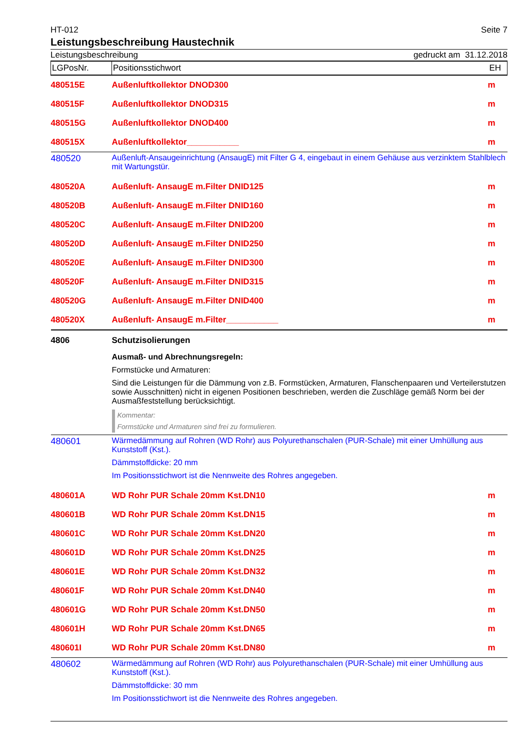HT-012 Seite 7
Leistungsbeschreibung Haustechnik
Leistungsbeschreibung gedruckt am 31.12.2018
| LGPosNr. | Positionsstichwort | EH |
| --- | --- | --- |
| 480515E | Außenluftkollektor DNOD300 | m |
| 480515F | Außenluftkollektor DNOD315 | m |
| 480515G | Außenluftkollektor DNOD400 | m |
| 480515X | Außenluftkollektor___________ | m |
| 480520 | Außenluft-Ansaugeinrichtung (AnsaugE) mit Filter G 4, eingebaut in einem Gehäuse aus verzinktem Stahlblech mit Wartungstür. | |
| 480520A | Außenluft- AnsaugE m.Filter DNID125 | m |
| 480520B | Außenluft- AnsaugE m.Filter DNID160 | m |
| 480520C | Außenluft- AnsaugE m.Filter DNID200 | m |
| 480520D | Außenluft- AnsaugE m.Filter DNID250 | m |
| 480520E | Außenluft- AnsaugE m.Filter DNID300 | m |
| 480520F | Außenluft- AnsaugE m.Filter DNID315 | m |
| 480520G | Außenluft- AnsaugE m.Filter DNID400 | m |
| 480520X | Außenluft- AnsaugE m.Filter___________ | m |
| 4806 | Schutzisolierungen Ausmaß- und Abrechnungsregeln: Formstücke und Armaturen: Sind die Leistungen für die Dämmung von z.B. Formstücken, Armaturen, Flanschenpaaren und Verteilerstutzen sowie Ausschnitten) nicht in eigenen Positionen beschrieben, werden die Zuschläge gemäß Norm bei der Ausmaßfeststellung berücksichtigt. Kommentar: Formstücke und Armaturen sind frei zu formulieren. | |
| 480601 | Wärmedämmung auf Rohren (WD Rohr) aus Polyurethanschalen (PUR-Schale) mit einer Umhüllung aus Kunststoff (Kst.). Dämmstoffdicke: 20 mm Im Positionsstichwort ist die Nennweite des Rohres angegeben. | |
| 480601A | WD Rohr PUR Schale 20mm Kst.DN10 | m |
| 480601B | WD Rohr PUR Schale 20mm Kst.DN15 | m |
| 480601C | WD Rohr PUR Schale 20mm Kst.DN20 | m |
| 480601D | WD Rohr PUR Schale 20mm Kst.DN25 | m |
| 480601E | WD Rohr PUR Schale 20mm Kst.DN32 | m |
| 480601F | WD Rohr PUR Schale 20mm Kst.DN40 | m |
| 480601G | WD Rohr PUR Schale 20mm Kst.DN50 | m |
| 480601H | WD Rohr PUR Schale 20mm Kst.DN65 | m |
| 480601I | WD Rohr PUR Schale 20mm Kst.DN80 | m |
| 480602 | Wärmedämmung auf Rohren (WD Rohr) aus Polyurethanschalen (PUR-Schale) mit einer Umhüllung aus Kunststoff (Kst.). Dämmstoffdicke: 30 mm Im Positionsstichwort ist die Nennweite des Rohres angegeben. | |